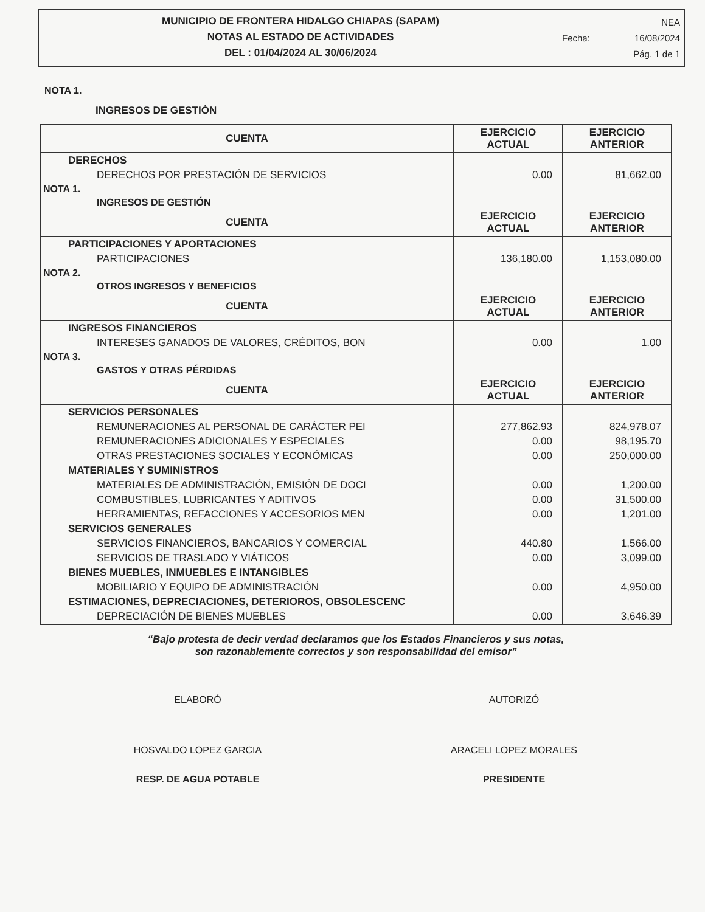MUNICIPIO DE FRONTERA HIDALGO CHIAPAS (SAPAM)
NOTAS AL ESTADO DE ACTIVIDADES
DEL : 01/04/2024 AL 30/06/2024
NEA
Fecha: 16/08/2024
Pág. 1 de 1
NOTA 1.
INGRESOS DE GESTIÓN
| CUENTA | EJERCICIO ACTUAL | EJERCICIO ANTERIOR |
| --- | --- | --- |
| DERECHOS | | |
| DERECHOS POR PRESTACIÓN DE SERVICIOS | 0.00 | 81,662.00 |
| NOTA 1. | | |
| INGRESOS DE GESTIÓN | | |
| CUENTA | EJERCICIO ACTUAL | EJERCICIO ANTERIOR |
| PARTICIPACIONES Y APORTACIONES | | |
| PARTICIPACIONES | 136,180.00 | 1,153,080.00 |
| NOTA 2. | | |
| OTROS INGRESOS Y BENEFICIOS | | |
| CUENTA | EJERCICIO ACTUAL | EJERCICIO ANTERIOR |
| INGRESOS FINANCIEROS | | |
| INTERESES GANADOS DE VALORES, CRÉDITOS, BON | 0.00 | 1.00 |
| NOTA 3. | | |
| GASTOS Y OTRAS PÉRDIDAS | | |
| CUENTA | EJERCICIO ACTUAL | EJERCICIO ANTERIOR |
| SERVICIOS PERSONALES | | |
| REMUNERACIONES AL PERSONAL DE CARÁCTER PEI | 277,862.93 | 824,978.07 |
| REMUNERACIONES ADICIONALES Y ESPECIALES | 0.00 | 98,195.70 |
| OTRAS PRESTACIONES SOCIALES Y ECONÓMICAS | 0.00 | 250,000.00 |
| MATERIALES Y SUMINISTROS | | |
| MATERIALES DE ADMINISTRACIÓN, EMISIÓN DE DOCI | 0.00 | 1,200.00 |
| COMBUSTIBLES, LUBRICANTES Y ADITIVOS | 0.00 | 31,500.00 |
| HERRAMIENTAS, REFACCIONES Y ACCESORIOS MEN | 0.00 | 1,201.00 |
| SERVICIOS GENERALES | | |
| SERVICIOS FINANCIEROS, BANCARIOS Y COMERCIAL | 440.80 | 1,566.00 |
| SERVICIOS DE TRASLADO Y VIÁTICOS | 0.00 | 3,099.00 |
| BIENES MUEBLES, INMUEBLES E INTANGIBLES | | |
| MOBILIARIO Y EQUIPO DE ADMINISTRACIÓN | 0.00 | 4,950.00 |
| ESTIMACIONES, DEPRECIACIONES, DETERIOROS, OBSOLESCENC | | |
| DEPRECIACIÓN DE BIENES MUEBLES | 0.00 | 3,646.39 |
“Bajo protesta de decir verdad declaramos que los Estados Financieros y sus notas,
son razonablemente correctos y son responsabilidad del emisor”
ELABORÓ
HOSVALDO LOPEZ GARCIA
RESP. DE AGUA POTABLE
AUTORIZÓ
ARACELI LOPEZ MORALES
PRESIDENTE